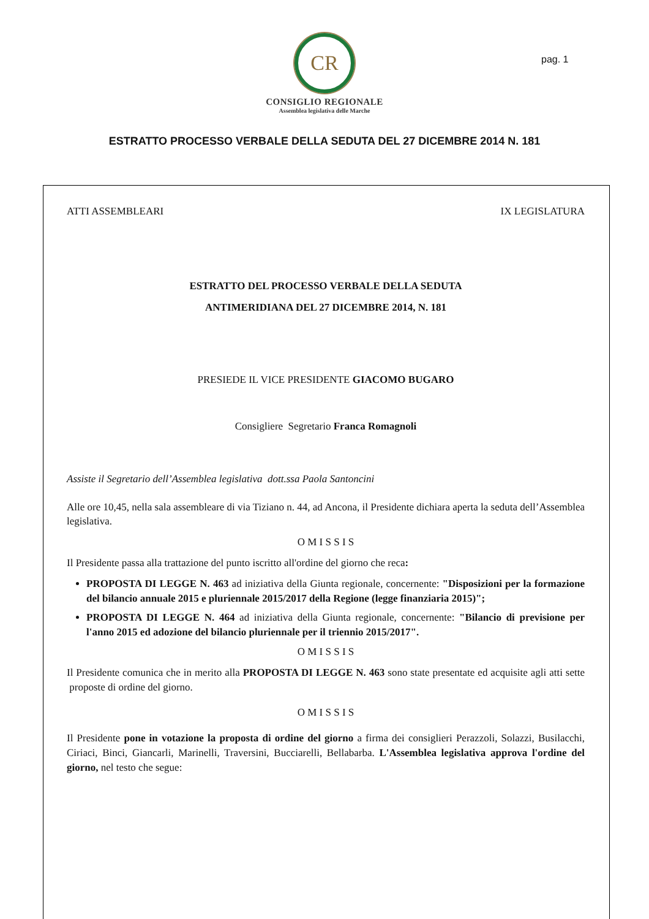CR
CONSIGLIO REGIONALE
Assemblea legislativa delle Marche
pag. 1
ESTRATTO PROCESSO VERBALE DELLA SEDUTA DEL 27 DICEMBRE 2014 N. 181
ATTI ASSEMBLEARI IX LEGISLATURA
ESTRATTO DEL PROCESSO VERBALE DELLA SEDUTA
ANTIMERIDIANA DEL 27 DICEMBRE 2014, N. 181
PRESIEDE IL VICE PRESIDENTE GIACOMO BUGARO
Consigliere Segretario Franca Romagnoli
Assiste il Segretario dell’Assemblea legislativa dott.ssa Paola Santoncini
Alle ore 10,45, nella sala assembleare di via Tiziano n. 44, ad Ancona, il Presidente dichiara aperta la seduta dell’Assemblea legislativa.
O M I S S I S
Il Presidente passa alla trattazione del punto iscritto all'ordine del giorno che reca:
PROPOSTA DI LEGGE N. 463 ad iniziativa della Giunta regionale, concernente: "Disposizioni per la formazione del bilancio annuale 2015 e pluriennale 2015/2017 della Regione (legge finanziaria 2015)";
PROPOSTA DI LEGGE N. 464 ad iniziativa della Giunta regionale, concernente: "Bilancio di previsione per l'anno 2015 ed adozione del bilancio pluriennale per il triennio 2015/2017".
O M I S S I S
Il Presidente comunica che in merito alla PROPOSTA DI LEGGE N. 463 sono state presentate ed acquisite agli atti sette proposte di ordine del giorno.
O M I S S I S
Il Presidente pone in votazione la proposta di ordine del giorno a firma dei consiglieri Perazzoli, Solazzi, Busilacchi, Ciriaci, Binci, Giancarli, Marinelli, Traversini, Bucciarelli, Bellabarba. L'Assemblea legislativa approva l'ordine del giorno, nel testo che segue: